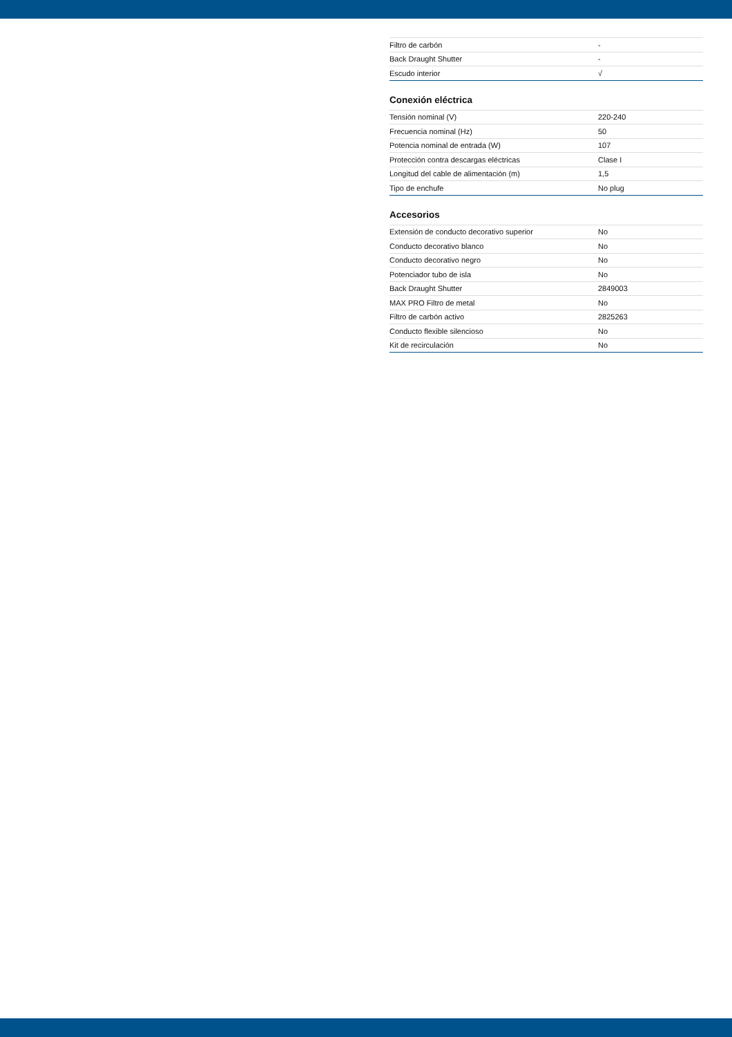| Filtro de carbón | - |
| Back Draught Shutter | - |
| Escudo interior | √ |
Conexión eléctrica
| Tensión nominal (V) | 220-240 |
| Frecuencia nominal (Hz) | 50 |
| Potencia nominal de entrada (W) | 107 |
| Protección contra descargas eléctricas | Clase I |
| Longitud del cable de alimentación (m) | 1,5 |
| Tipo de enchufe | No plug |
Accesorios
| Extensión de conducto decorativo superior | No |
| Conducto decorativo blanco | No |
| Conducto decorativo negro | No |
| Potenciador tubo de isla | No |
| Back Draught Shutter | 2849003 |
| MAX PRO Filtro de metal | No |
| Filtro de carbón activo | 2825263 |
| Conducto flexible silencioso | No |
| Kit de recirculación | No |